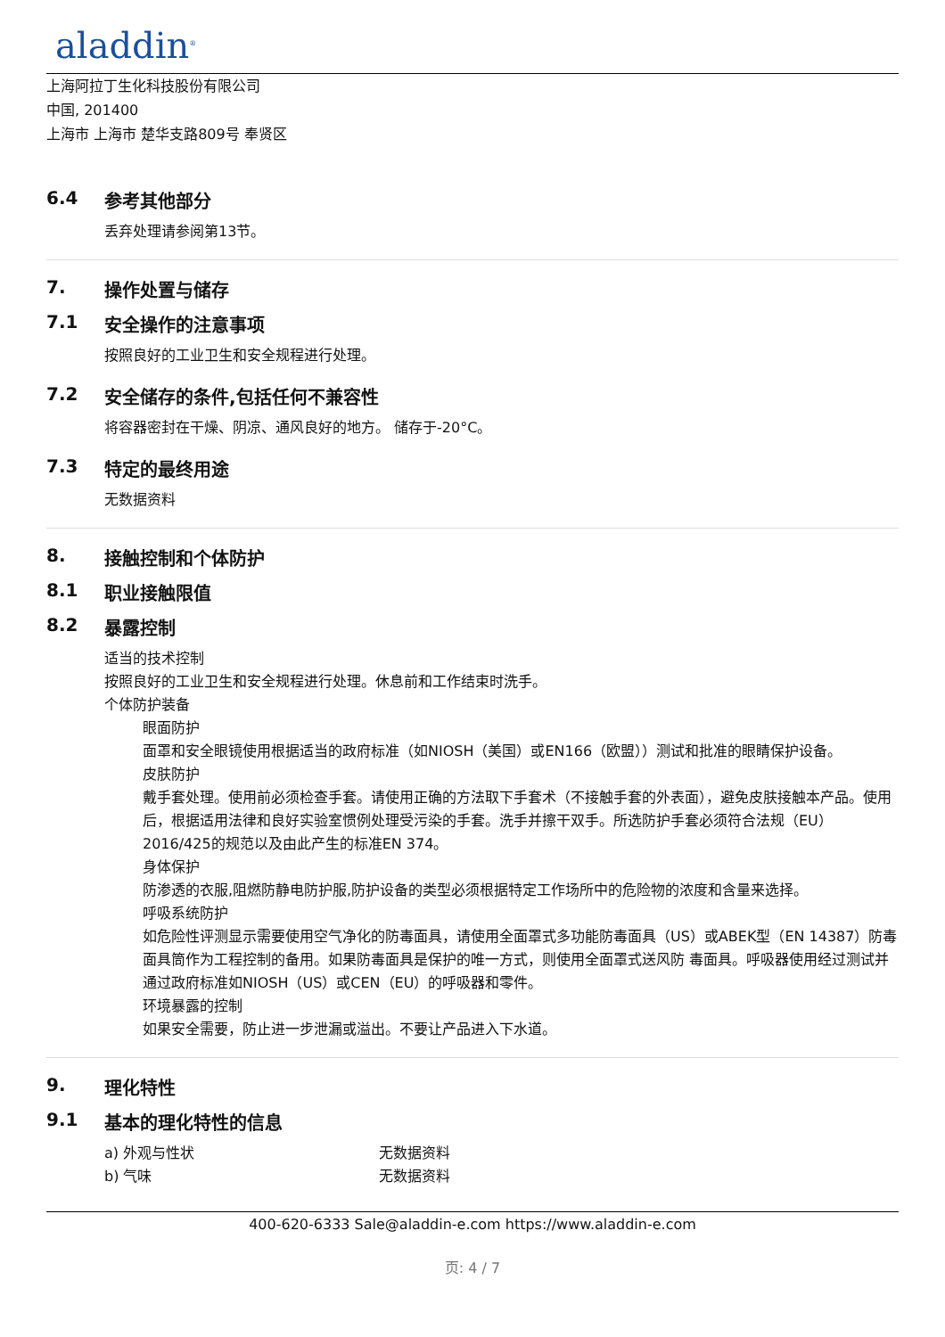aladdin<sup>®</sup>
上海阿拉丁生化科技股份有限公司
中国, 201400
上海市 上海市 楚华支路809号 奉贤区
6.4 参考其他部分
丢弃处理请参阅第13节。
7. 操作处置与储存
7.1 安全操作的注意事项
按照良好的工业卫生和安全规程进行处理。
7.2 安全储存的条件,包括任何不兼容性
将容器密封在干燥、阴凉、通风良好的地方。 储存于-20°C。
7.3 特定的最终用途
无数据资料
8. 接触控制和个体防护
8.1 职业接触限值
8.2 暴露控制
适当的技术控制
按照良好的工业卫生和安全规程进行处理。休息前和工作结束时洗手。
个体防护装备
眼面防护
面罩和安全眼镜使用根据适当的政府标准（如NIOSH（美国）或EN166（欧盟））测试和批准的眼睛保护设备。
皮肤防护
戴手套处理。使用前必须检查手套。请使用正确的方法取下手套术（不接触手套的外表面），避免皮肤接触本产品。使用后，根据适用法律和良好实验室惯例处理受污染的手套。洗手并擦干双手。所选防护手套必须符合法规（EU）2016/425的规范以及由此产生的标准EN 374。
身体保护
防渗透的衣服,阻燃防静电防护服,防护设备的类型必须根据特定工作场所中的危险物的浓度和含量来选择。
呼吸系统防护
如危险性评测显示需要使用空气净化的防毒面具，请使用全面罩式多功能防毒面具（US）或ABEK型（EN 14387）防毒面具筒作为工程控制的备用。如果防毒面具是保护的唯一方式，则使用全面罩式送风防 毒面具。呼吸器使用经过测试并通过政府标准如NIOSH（US）或CEN（EU）的呼吸器和零件。
环境暴露的控制
如果安全需要，防止进一步泄漏或溢出。不要让产品进入下水道。
9. 理化特性
9.1 基本的理化特性的信息
a) 外观与性状 无数据资料
b) 气味 无数据资料
400-620-6333 Sale@aladdin-e.com https://www.aladdin-e.com
页: 4 / 7